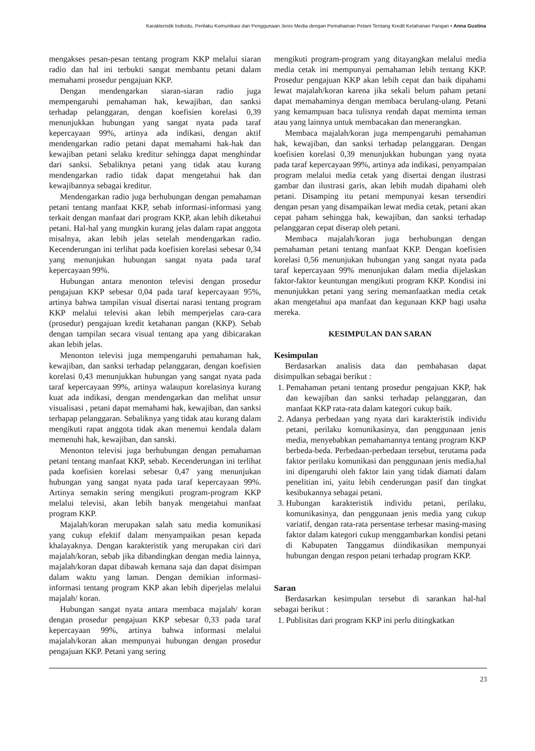Karakteristik Individu, Perilaku Komunikasi dan Penggunaan Jenis Media dengan Pemahaman Petani Tentang Kredit Ketahanan Pangan • Anna Gustina
mengakses pesan-pesan tentang program KKP melalui siaran radio dan hal ini terbukti sangat membantu petani dalam memahami prosedur pengajuan KKP.
Dengan mendengarkan siaran-siaran radio juga mempengaruhi pemahaman hak, kewajiban, dan sanksi terhadap pelanggaran, dengan koefisien korelasi 0,39 menunjukkan hubungan yang sangat nyata pada taraf kepercayaan 99%, artinya ada indikasi, dengan aktif mendengarkan radio petani dapat memahami hak-hak dan kewajiban petani selaku kreditur sehingga dapat menghindar dari sanksi. Sebaliknya petani yang tidak atau kurang mendengarkan radio tidak dapat mengetahui hak dan kewajibannya sebagai kreditur.
Mendengarkan radio juga berhubungan dengan pemahaman petani tentang manfaat KKP, sebab informasi-informasi yang terkait dengan manfaat dari program KKP, akan lebih diketahui petani. Hal-hal yang mungkin kurang jelas dalam rapat anggota misalnya, akan lebih jelas setelah mendengarkan radio. Kecenderungan ini terlihat pada koefisien korelasi sebesar 0,34 yang menunjukan hubungan sangat nyata pada taraf kepercayaan 99%.
Hubungan antara menonton televisi dengan prosedur pengajuan KKP sebesar 0,04 pada taraf kepercayaan 95%, artinya bahwa tampilan visual disertai narasi tentang program KKP melalui televisi akan lebih memperjelas cara-cara (prosedur) pengajuan kredit ketahanan pangan (KKP). Sebab dengan tampilan secara visual tentang apa yang dibicarakan akan lebih jelas.
Menonton televisi juga mempengaruhi pemahaman hak, kewajiban, dan sanksi terhadap pelanggaran, dengan koefisien korelasi 0,43 menunjukkan hubungan yang sangat nyata pada taraf kepercayaan 99%, artinya walaupun korelasinya kurang kuat ada indikasi, dengan mendengarkan dan melihat unsur visualisasi , petani dapat memahami hak, kewajiban, dan sanksi terhapap pelanggaran. Sebaliknya yang tidak atau kurang dalam mengikuti rapat anggota tidak akan menemui kendala dalam memenuhi hak, kewajiban, dan sanski.
Menonton televisi juga berhubungan dengan pemahaman petani tentang manfaat KKP, sebab. Kecenderungan ini terlihat pada koefisien korelasi sebesar 0,47 yang menunjukan hubungan yang sangat nyata pada taraf kepercayaan 99%. Artinya semakin sering mengikuti program-program KKP melalui televisi, akan lebih banyak mengetahui manfaat program KKP.
Majalah/koran merupakan salah satu media komunikasi yang cukup efektif dalam menyampaikan pesan kepada khalayaknya. Dengan karakteristik yang merupakan ciri dari majalah/koran, sebab jika dibandingkan dengan media lainnya, majalah/koran dapat dibawah kemana saja dan dapat disimpan dalam waktu yang laman. Dengan demikian informasi-informasi tentang program KKP akan lebih diperjelas melalui majalah/ koran.
Hubungan sangat nyata antara membaca majalah/ koran dengan prosedur pengajuan KKP sebesar 0,33 pada taraf kepercayaan 99%, artinya bahwa informasi melalui majalah/koran akan mempunyai hubungan dengan prosedur pengajuan KKP. Petani yang sering
mengikuti program-program yang ditayangkan melalui media media cetak ini mempunyai pemahaman lebih tentang KKP. Prosedur pengajuan KKP akan lebih cepat dan baik dipahami lewat majalah/koran karena jika sekali belum paham petani dapat memahaminya dengan membaca berulang-ulang. Petani yang kemampuan baca tulisnya rendah dapat meminta teman atau yang lainnya untuk membacakan dan menerangkan.
Membaca majalah/koran juga mempengaruhi pemahaman hak, kewajiban, dan sanksi terhadap pelanggaran. Dengan koefisien korelasi 0,39 menunjukkan hubungan yang nyata pada taraf kepercayaan 99%, artinya ada indikasi, penyampaian program melalui media cetak yang disertai dengan ilustrasi gambar dan ilustrasi garis, akan lebih mudah dipahami oleh petani. Disamping itu petani mempunyai kesan tersendiri dengan pesan yang disampaikan lewat media cetak, petani akan cepat paham sehingga hak, kewajiban, dan sanksi terhadap pelanggaran cepat diserap oleh petani.
Membaca majalah/koran juga berhubungan dengan pemahaman petani tentang manfaat KKP. Dengan koefisien korelasi 0,56 menunjukan hubungan yang sangat nyata pada taraf kepercayaan 99% menunjukan dalam media dijelaskan faktor-faktor keuntungan mengikuti program KKP. Kondisi ini menunjukkan petani yang sering memanfaatkan media cetak akan mengetahui apa manfaat dan kegunaan KKP bagi usaha mereka.
KESIMPULAN DAN SARAN
Kesimpulan
Berdasarkan analisis data dan pembahasan dapat disimpulkan sebagai berikut :
1. Pemahaman petani tentang prosedur pengajuan KKP, hak dan kewajiban dan sanksi terhadap pelanggaran, dan manfaat KKP rata-rata dalam kategori cukup baik.
2. Adanya perbedaan yang nyata dari karakteristik individu petani, perilaku komunikasinya, dan penggunaan jenis media, menyebabkan pemahamannya tentang program KKP berbeda-beda. Perbedaan-perbedaan tersebut, terutama pada faktor perilaku komunikasi dan penggunaan jenis media,hal ini dipengaruhi oleh faktor lain yang tidak diamati dalam penelitian ini, yaitu lebih cenderungan pasif dan tingkat kesibukannya sebagai petani.
3. Hubungan karakteristik individu petani, perilaku, komunikasinya, dan penggunaan jenis media yang cukup variatif, dengan rata-rata persentase terbesar masing-masing faktor dalam kategori cukup menggambarkan kondisi petani di Kabupaten Tanggamus diindikasikan mempunyai hubungan dengan respon petani terhadap program KKP.
Saran
Berdasarkan kesimpulan tersebut di sarankan hal-hal sebagai berikut :
1. Publisitas dari program KKP ini perlu ditingkatkan
23